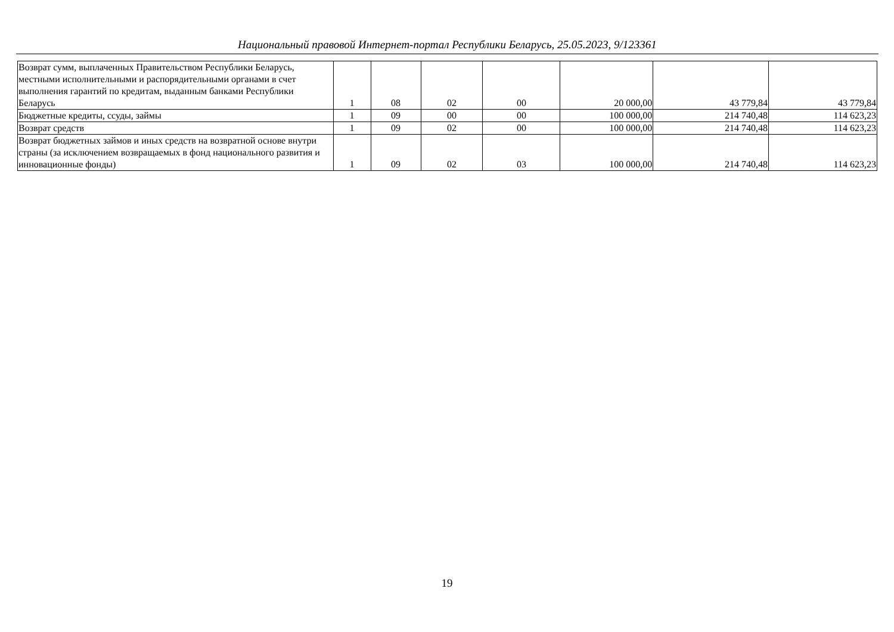Национальный правовой Интернет-портал Республики Беларусь, 25.05.2023, 9/123361
| Возврат сумм, выплаченных Правительством Республики Беларусь, местными исполнительными и распорядительными органами в счет выполнения гарантий по кредитам, выданным банками Республики Беларусь | 1 | 08 | 02 | 00 | 20 000,00 | 43 779,84 | 43 779,84 |
| Бюджетные кредиты, ссуды, займы | 1 | 09 | 00 | 00 | 100 000,00 | 214 740,48 | 114 623,23 |
| Возврат средств | 1 | 09 | 02 | 00 | 100 000,00 | 214 740,48 | 114 623,23 |
| Возврат бюджетных займов и иных средств на возвратной основе внутри страны (за исключением возвращаемых в фонд национального развития и инновационные фонды) | 1 | 09 | 02 | 03 | 100 000,00 | 214 740,48 | 114 623,23 |
19